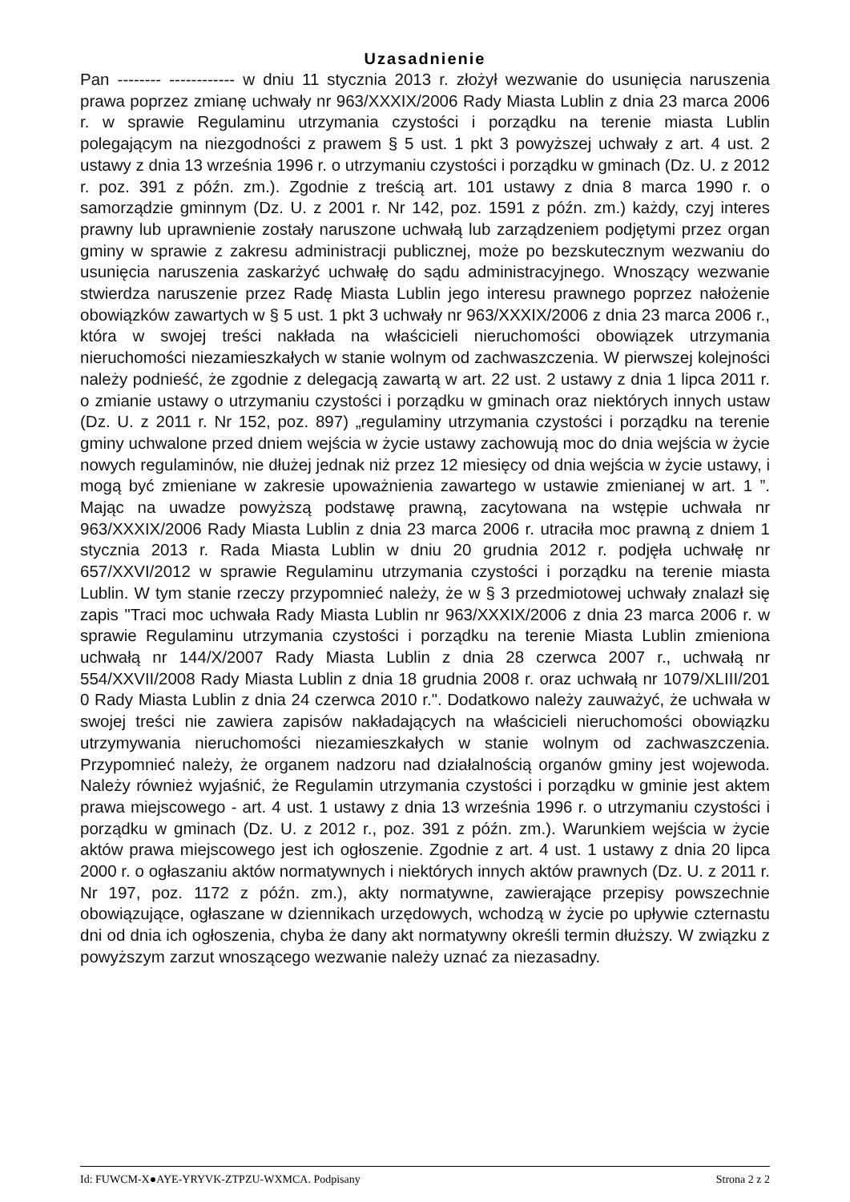Uzasadnienie
Pan -------- ------------ w dniu 11 stycznia 2013 r. złożył wezwanie do usunięcia naruszenia prawa poprzez zmianę uchwały nr 963/XXXIX/2006 Rady Miasta Lublin z dnia 23 marca 2006 r. w sprawie Regulaminu utrzymania czystości i porządku na terenie miasta Lublin polegającym na niezgodności z prawem § 5 ust. 1 pkt 3 powyższej uchwały z art. 4 ust. 2 ustawy z dnia 13 września 1996 r. o utrzymaniu czystości i porządku w gminach (Dz. U. z 2012 r. poz. 391 z późn. zm.). Zgodnie z treścią art. 101 ustawy z dnia 8 marca 1990 r. o samorządzie gminnym (Dz. U. z 2001 r. Nr 142, poz. 1591 z późn. zm.) każdy, czyj interes prawny lub uprawnienie zostały naruszone uchwałą lub zarządzeniem podjętymi przez organ gminy w sprawie z zakresu administracji publicznej, może po bezskutecznym wezwaniu do usunięcia naruszenia zaskarżyć uchwałę do sądu administracyjnego. Wnoszący wezwanie stwierdza naruszenie przez Radę Miasta Lublin jego interesu prawnego poprzez nałożenie obowiązków zawartych w § 5 ust. 1 pkt 3 uchwały nr 963/XXXIX/2006 z dnia 23 marca 2006 r., która w swojej treści nakłada na właścicieli nieruchomości obowiązek utrzymania nieruchomości niezamieszkałych w stanie wolnym od zachwaszczenia. W pierwszej kolejności należy podnieść, że zgodnie z delegacją zawartą w art. 22 ust. 2 ustawy z dnia 1 lipca 2011 r. o zmianie ustawy o utrzymaniu czystości i porządku w gminach oraz niektórych innych ustaw (Dz. U. z 2011 r. Nr 152, poz. 897) „regulaminy utrzymania czystości i porządku na terenie gminy uchwalone przed dniem wejścia w życie ustawy zachowują moc do dnia wejścia w życie nowych regulaminów, nie dłużej jednak niż przez 12 miesięcy od dnia wejścia w życie ustawy, i mogą być zmieniane w zakresie upoważnienia zawartego w ustawie zmienianej w art. 1 ”. Mając na uwadze powyższą podstawę prawną, zacytowana na wstępie uchwała nr 963/XXXIX/2006 Rady Miasta Lublin z dnia 23 marca 2006 r. utraciła moc prawną z dniem 1 stycznia 2013 r. Rada Miasta Lublin w dniu 20 grudnia 2012 r. podjęła uchwałę nr 657/XXVI/2012 w sprawie Regulaminu utrzymania czystości i porządku na terenie miasta Lublin. W tym stanie rzeczy przypomnieć należy, że w § 3 przedmiotowej uchwały znalazł się zapis "Traci moc uchwała Rady Miasta Lublin nr 963/XXXIX/2006 z dnia 23 marca 2006 r. w sprawie Regulaminu utrzymania czystości i porządku na terenie Miasta Lublin zmieniona uchwałą nr 144/X/2007 Rady Miasta Lublin z dnia 28 czerwca 2007 r., uchwałą nr 554/XXVII/2008 Rady Miasta Lublin z dnia 18 grudnia 2008 r. oraz uchwałą nr 1079/XLIII/201 0 Rady Miasta Lublin z dnia 24 czerwca 2010 r.". Dodatkowo należy zauważyć, że uchwała w swojej treści nie zawiera zapisów nakładających na właścicieli nieruchomości obowiązku utrzymywania nieruchomości niezamieszkałych w stanie wolnym od zachwaszczenia. Przypomnieć należy, że organem nadzoru nad działalnością organów gminy jest wojewoda. Należy również wyjaśnić, że Regulamin utrzymania czystości i porządku w gminie jest aktem prawa miejscowego - art. 4 ust. 1 ustawy z dnia 13 września 1996 r. o utrzymaniu czystości i porządku w gminach (Dz. U. z 2012 r., poz. 391 z późn. zm.). Warunkiem wejścia w życie aktów prawa miejscowego jest ich ogłoszenie. Zgodnie z art. 4 ust. 1 ustawy z dnia 20 lipca 2000 r. o ogłaszaniu aktów normatywnych i niektórych innych aktów prawnych (Dz. U. z 2011 r. Nr 197, poz. 1172 z późn. zm.), akty normatywne, zawierające przepisy powszechnie obowiązujące, ogłaszane w dziennikach urzędowych, wchodzą w życie po upływie czternastu dni od dnia ich ogłoszenia, chyba że dany akt normatywny określi termin dłuższy. W związku z powyższym zarzut wnoszącego wezwanie należy uznać za niezasadny.
Id: FUWCM-X●AYE-YRYVK-ZTPZU-WXMCA. Podpisany Strona 2 z 2